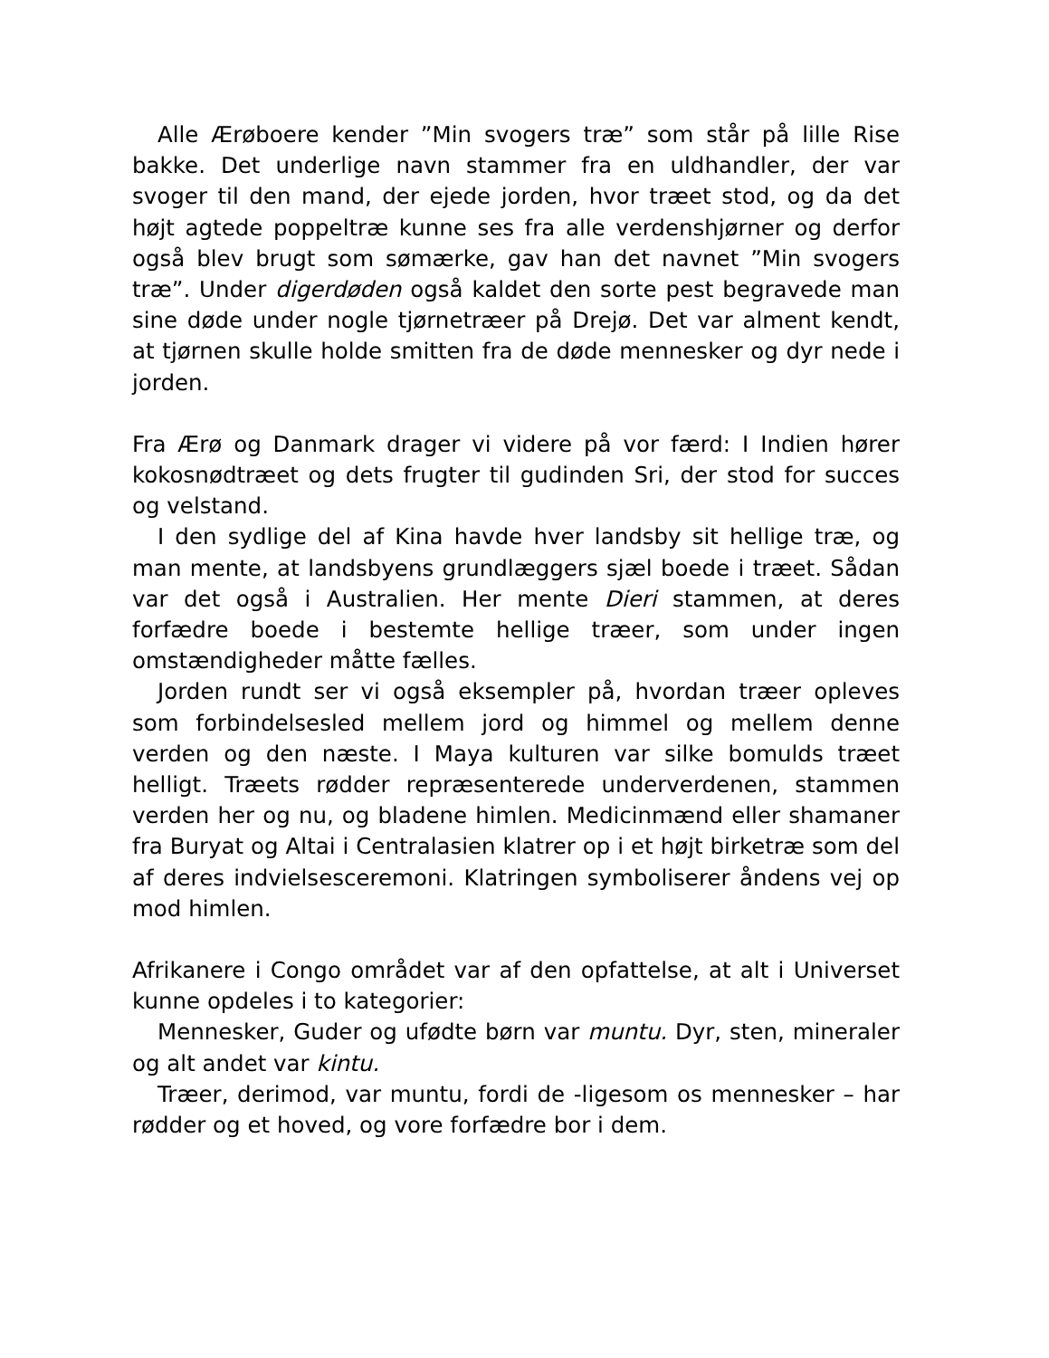Alle Ærøboere kender ”Min svogers træ” som står på lille Rise bakke. Det underlige navn stammer fra en uldhandler, der var svoger til den mand, der ejede jorden, hvor træet stod, og da det højt agtede poppeltræ kunne ses fra alle verdenshjørner og derfor også blev brugt som sømærke, gav han det navnet ”Min svogers træ”. Under digerdøden også kaldet den sorte pest begravede man sine døde under nogle tjørnetræer på Drejø. Det var alment kendt, at tjørnen skulle holde smitten fra de døde mennesker og dyr nede i jorden.
Fra Ærø og Danmark drager vi videre på vor færd: I Indien hører kokosnødtræet og dets frugter til gudinden Sri, der stod for succes og velstand.
I den sydlige del af Kina havde hver landsby sit hellige træ, og man mente, at landsbyens grundlæggers sjæl boede i træet. Sådan var det også i Australien. Her mente Dieri stammen, at deres forfædre boede i bestemte hellige træer, som under ingen omstændigheder måtte fælles.
Jorden rundt ser vi også eksempler på, hvordan træer opleves som forbindelsesled mellem jord og himmel og mellem denne verden og den næste. I Maya kulturen var silke bomulds træet helligt. Træets rødder repræsenterede underverdenen, stammen verden her og nu, og bladene himlen. Medicinmænd eller shamaner fra Buryat og Altai i Centralasien klatrer op i et højt birketræ som del af deres indvielsesceremoni. Klatringen symboliserer åndens vej op mod himlen.
Afrikanere i Congo området var af den opfattelse, at alt i Universet kunne opdeles i to kategorier:
Mennesker, Guder og ufødte børn var muntu. Dyr, sten, mineraler og alt andet var kintu.
Træer, derimod, var muntu, fordi de -ligesom os mennesker – har rødder og et hoved, og vore forfædre bor i dem.